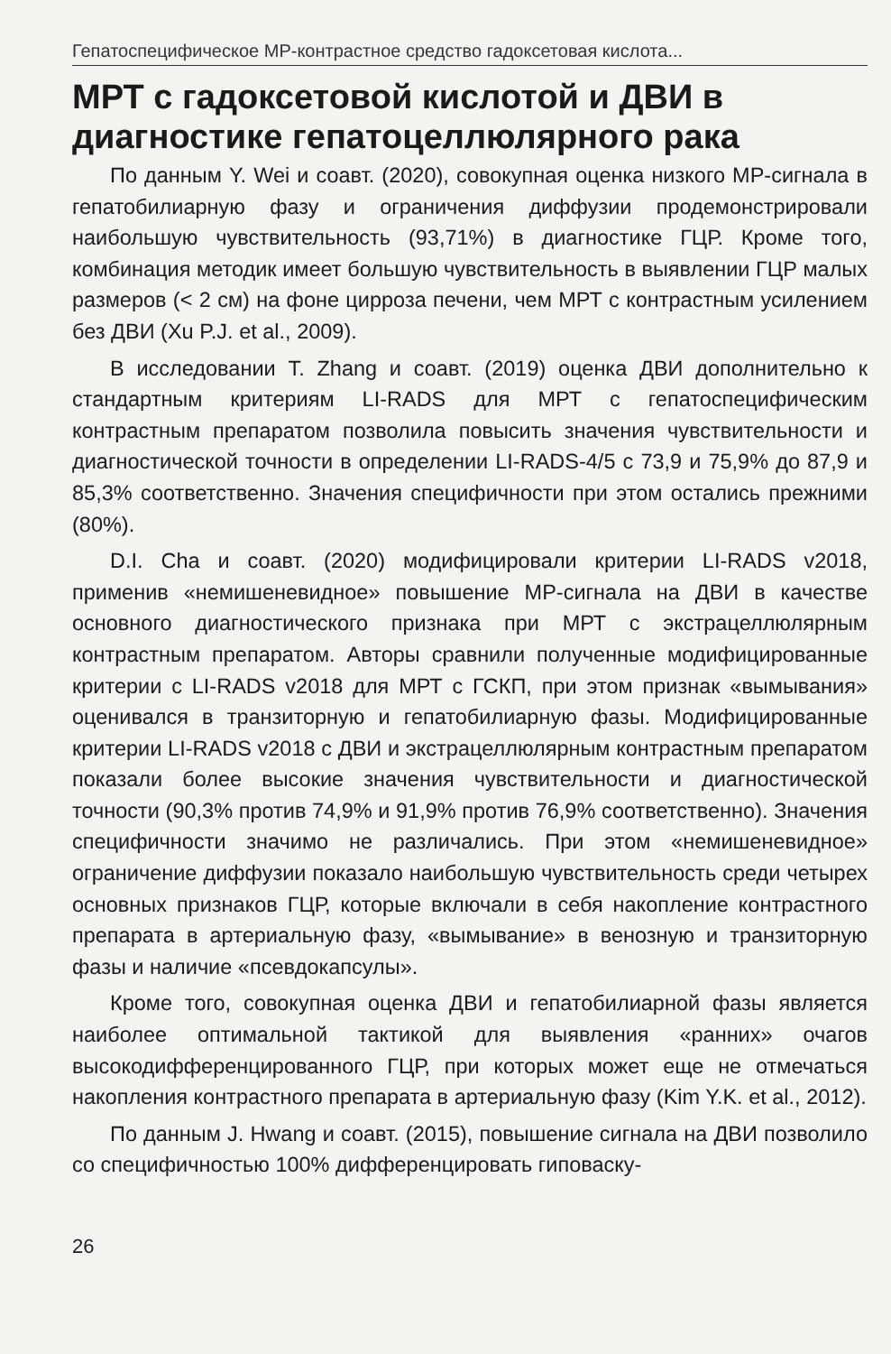Гепатоспецифическое МР-контрастное средство гадоксетовая кислота...
МРТ с гадоксетовой кислотой и ДВИ в диагностике гепатоцеллюлярного рака
По данным Y. Wei и соавт. (2020), совокупная оценка низкого МР-сигнала в гепатобилиарную фазу и ограничения диффузии продемонстрировали наибольшую чувствительность (93,71%) в диагностике ГЦР. Кроме того, комбинация методик имеет большую чувствительность в выявлении ГЦР малых размеров (< 2 см) на фоне цирроза печени, чем МРТ с контрастным усилением без ДВИ (Xu P.J. et al., 2009).
В исследовании T. Zhang и соавт. (2019) оценка ДВИ дополнительно к стандартным критериям LI-RADS для МРТ с гепатоспецифическим контрастным препаратом позволила повысить значения чувствительности и диагностической точности в определении LI-RADS-4/5 с 73,9 и 75,9% до 87,9 и 85,3% соответственно. Значения специфичности при этом остались прежними (80%).
D.I. Cha и соавт. (2020) модифицировали критерии LI-RADS v2018, применив «немишеневидное» повышение МР-сигнала на ДВИ в качестве основного диагностического признака при МРТ с экстрацеллюлярным контрастным препаратом. Авторы сравнили полученные модифицированные критерии с LI-RADS v2018 для МРТ с ГСКП, при этом признак «вымывания» оценивался в транзиторную и гепатобилиарную фазы. Модифицированные критерии LI-RADS v2018 с ДВИ и экстрацеллюлярным контрастным препаратом показали более высокие значения чувствительности и диагностической точности (90,3% против 74,9% и 91,9% против 76,9% соответственно). Значения специфичности значимо не различались. При этом «немишеневидное» ограничение диффузии показало наибольшую чувствительность среди четырех основных признаков ГЦР, которые включали в себя накопление контрастного препарата в артериальную фазу, «вымывание» в венозную и транзиторную фазы и наличие «псевдокапсулы».
Кроме того, совокупная оценка ДВИ и гепатобилиарной фазы является наиболее оптимальной тактикой для выявления «ранних» очагов высокодифференцированного ГЦР, при которых может еще не отмечаться накопления контрастного препарата в артериальную фазу (Kim Y.K. et al., 2012).
По данным J. Hwang и соавт. (2015), повышение сигнала на ДВИ позволило со специфичностью 100% дифференцировать гиповаску-
26